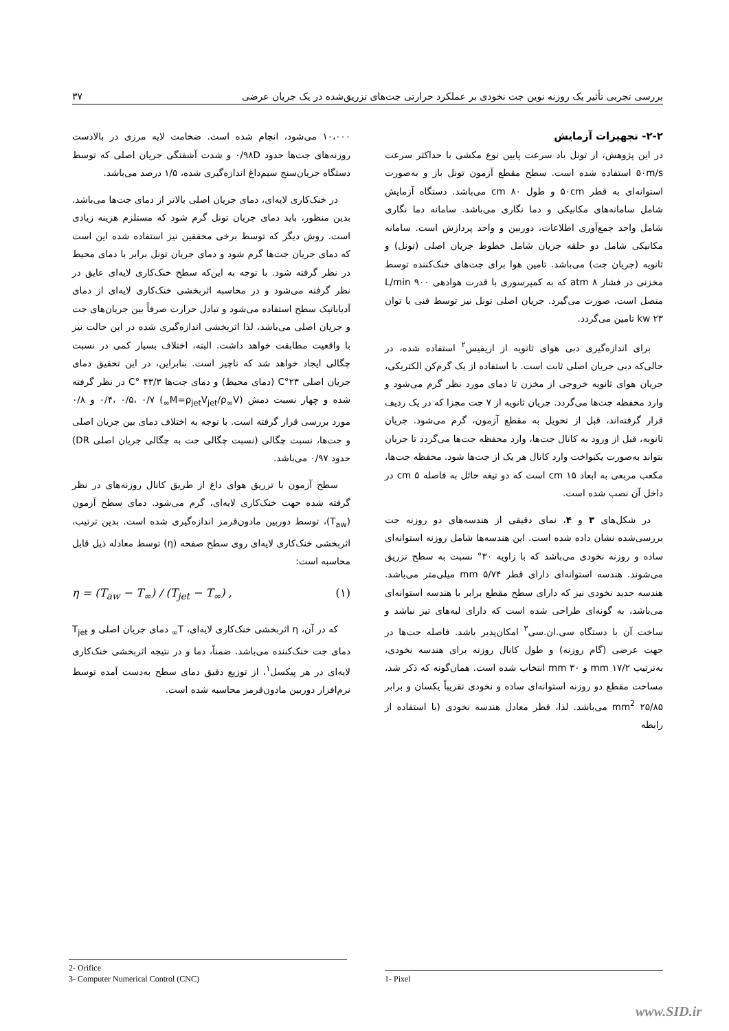بررسی تجربی تأثیر یک روزنه نوین جت نخودی بر عملکرد حرارتی جت‌های تزریق‌شده در یک جریان عرضی ۳۷
۲-۲- تجهیزات آزمایش
در این پژوهش، از تونل باد سرعت پایین نوع مکشی با حداکثر سرعت ۵۰m/s استفاده شده است. سطح مقطع آزمون تونل باز و به‌صورت استوانه‌ای به قطر ۵۰cm و طول ۸۰ cm می‌باشد. دستگاه آزمایش شامل سامانه‌های مکانیکی و دما نگاری می‌باشد. سامانه دما نگاری شامل واحد جمع‌آوری اطلاعات، دوربین و واحد پردازش است. سامانه مکانیکی شامل دو حلقه جریان شامل خطوط جریان اصلی (تونل) و ثانویه (جریان جت) می‌باشد. تامین هوا برای جت‌های خنک‌کننده توسط مخزنی در فشار ۸ atm که به کمپرسوری با قدرت هوادهی ۹۰۰ L/min متصل است، صورت می‌گیرد. جریان اصلی تونل نیز توسط فنی با توان ۲۳ kw تامین می‌گردد.
برای اندازه‌گیری دبی هوای ثانویه از اریفیس<sup>۲</sup> استفاده شده، در حالی‌که دبی جریان اصلی ثابت است. با استفاده از یک گرم‌کن الکتریکی، جریان هوای ثانویه خروجی از مخزن تا دمای مورد نظر گرم می‌شود و وارد محفظه جت‌ها می‌گردد. جریان ثانویه از ۷ جت مجزا که در یک ردیف قرار گرفته‌اند، قبل از تحویل به مقطع آزمون، گرم می‌شود. جریان ثانویه، قبل از ورود به کانال جت‌ها، وارد محفظه جت‌ها می‌گردد تا جریان بتواند به‌صورت یکنواخت وارد کانال هر یک از جت‌ها شود. محفظه جت‌ها، مکعب مربعی به ابعاد ۱۵ cm است که دو تیغه حائل به فاصله ۵ cm در داخل آن نصب شده است.
در شکل‌های ۳ و ۴، نمای دقیقی از هندسه‌های دو روزنه جت بررسی‌شده نشان داده شده است. این هندسه‌ها شامل روزنه استوانه‌ای ساده و روزنه نخودی می‌باشد که با زاویه ۳۰° نسبت به سطح تزریق می‌شوند. هندسه استوانه‌ای دارای قطر ۵/۷۴ mm میلی‌متر می‌باشد. هندسه جدید نخودی نیز که دارای سطح مقطع برابر با هندسه استوانه‌ای می‌باشد، به گونه‌ای طراحی شده است که دارای لبه‌های تیز نباشد و ساخت آن با دستگاه سی.ان.سی<sup>۳</sup> امکان‌پذیر باشد. فاصله جت‌ها در جهت عرضی (گام روزنه) و طول کانال روزنه برای هندسه نخودی، به‌ترتیب ۱۷/۲ mm و ۳۰ mm انتخاب شده است. همان‌گونه که ذکر شد، مساحت مقطع دو روزنه استوانه‌ای ساده و نخودی تقریباً یکسان و برابر ۲۵/۸۵ mm<sup>2</sup> می‌باشد. لذا، قطر معادل هندسه نخودی (با استفاده از رابطه
۱۰،۰۰۰ می‌شود، انجام شده است. ضخامت لایه مرزی در بالادست روزنه‌های جت‌ها حدود ۰/۹۸D و شدت آشفتگی جریان اصلی که توسط دستگاه جریان‌سنج سیم‌داغ اندازه‌گیری شده، ۱/۵ درصد می‌باشد.
در خنک‌کاری لایه‌ای، دمای جریان اصلی بالاتر از دمای جت‌ها می‌باشد. بدین منظور، باید دمای جریان تونل گرم شود که مستلزم هزینه زیادی است. روش دیگر که توسط برخی محققین نیز استفاده شده این است که دمای جریان جت‌ها گرم شود و دمای جریان تونل برابر با دمای محیط در نظر گرفته شود. با توجه به این‌که سطح خنک‌کاری لایه‌ای عایق در نظر گرفته می‌شود و در محاسبه اثربخشی خنک‌کاری لایه‌ای از دمای آدیاباتیک سطح استفاده می‌شود و تبادل حرارت صرفاً بین جریان‌های جت و جریان اصلی می‌باشد، لذا اثربخشی اندازه‌گیری شده در این حالت نیز با واقعیت مطابقت خواهد داشت. البته، اختلاف بسیار کمی در نسبت چگالی ایجاد خواهد شد که ناچیز است. بنابراین، در این تحقیق دمای جریان اصلی ۲۳°C (دمای محیط) و دمای جت‌ها ۴۳/۳ °C در نظر گرفته شده و چهار نسبت دمش (M=ρ<sub>jet</sub>V<sub>jet</sub>/ρ<sub>∞</sub>V<sub>∞</sub>) ۰/۴، ۰/۵، ۰/۷ و ۰/۸ مورد بررسی قرار گرفته است. با توجه به اختلاف دمای بین جریان اصلی و جت‌ها، نسبت چگالی (نسبت چگالی جت به چگالی جریان اصلی DR) حدود ۰/۹۷ می‌باشد.
سطح آزمون با تزریق هوای داغ از طریق کانال روزنه‌های در نظر گرفته شده جهت خنک‌کاری لایه‌ای، گرم می‌شود. دمای سطح آزمون (T<sub>aw</sub>)، توسط دوربین مادون‌قرمز اندازه‌گیری شده است. بدین ترتیب، اثربخشی خنک‌کاری لایه‌ای روی سطح صفحه (η) توسط معادله ذیل قابل محاسبه است:
η = (T<sub>aw</sub> − T<sub>∞</sub>) / (T<sub>jet</sub> − T<sub>∞</sub>) , (۱)
که در آن، η اثربخشی خنک‌کاری لایه‌ای، T<sub>∞</sub> دمای جریان اصلی و T<sub>jet</sub> دمای جت خنک‌کننده می‌باشد. ضمناً، دما و در نتیجه اثربخشی خنک‌کاری لایه‌ای در هر پیکسل<sup>۱</sup>، از توزیع دقیق دمای سطح به‌دست آمده توسط نرم‌افزار دوربین مادون‌قرمز محاسبه شده است.
2- Orifice
3- Computer Numerical Control (CNC)
1- Pixel
www.SID.ir